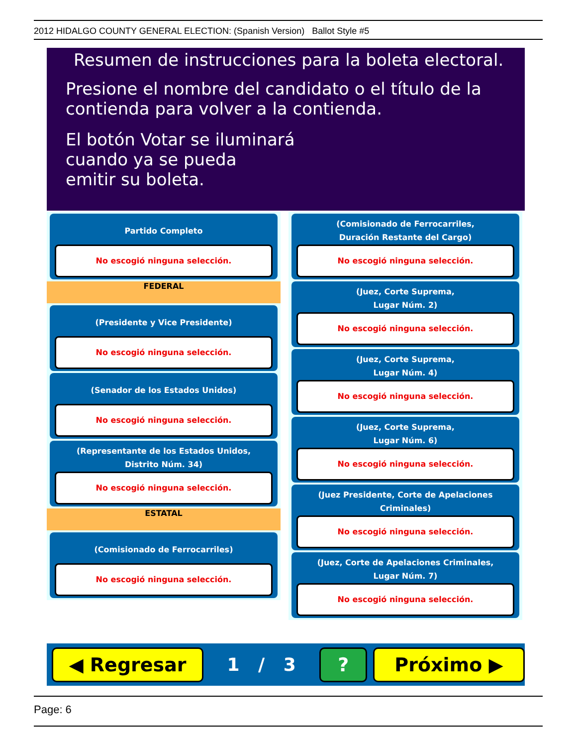2012 HIDALGO COUNTY GENERAL ELECTION: (Spanish Version) Ballot Style #5
Resumen de instrucciones para la boleta electoral.
Presione el nombre del candidato o el título de la contienda para volver a la contienda.
El botón Votar se iluminará
cuando ya se pueda
emitir su boleta.
Partido Completo
No escogió ninguna selección.
FEDERAL
(Presidente y Vice Presidente)
No escogió ninguna selección.
(Senador de los Estados Unidos)
No escogió ninguna selección.
(Representante de los Estados Unidos,
Distrito Núm. 34)
No escogió ninguna selección.
ESTATAL
(Comisionado de Ferrocarriles)
No escogió ninguna selección.
(Comisionado de Ferrocarriles,
Duración Restante del Cargo)
No escogió ninguna selección.
(Juez, Corte Suprema,
Lugar Núm. 2)
No escogió ninguna selección.
(Juez, Corte Suprema,
Lugar Núm. 4)
No escogió ninguna selección.
(Juez, Corte Suprema,
Lugar Núm. 6)
No escogió ninguna selección.
(Juez Presidente, Corte de Apelaciones Criminales)
No escogió ninguna selección.
(Juez, Corte de Apelaciones Criminales,
Lugar Núm. 7)
No escogió ninguna selección.
◀ Regresar
1 / 3
? Próximo ▶
Page: 6